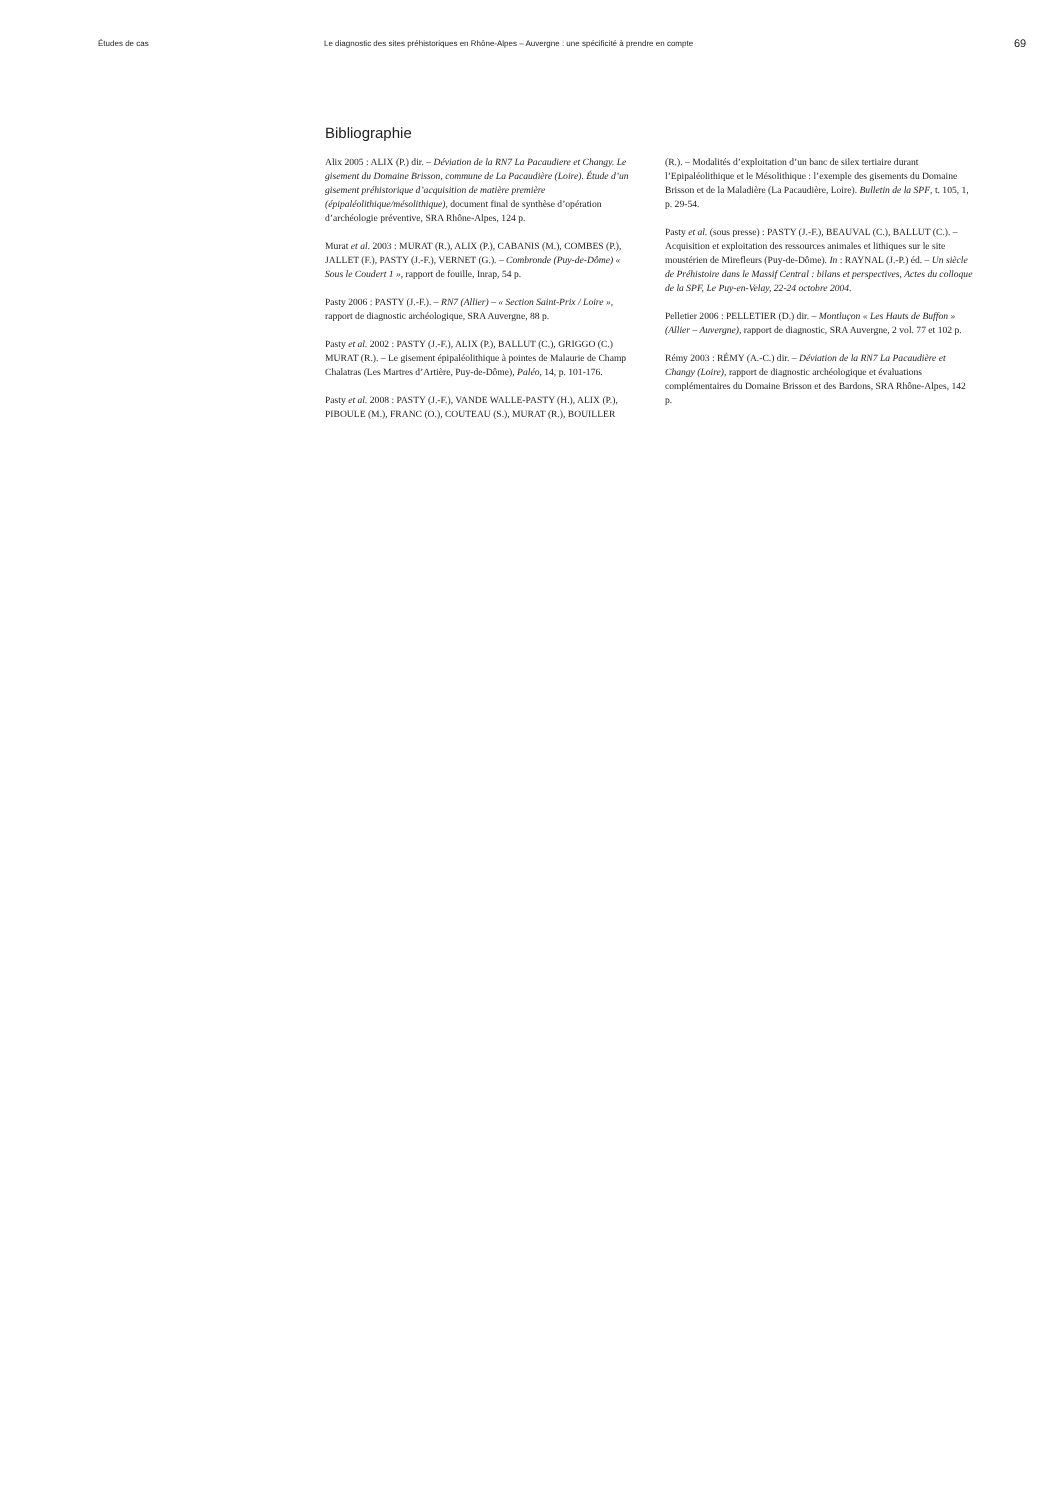Études de cas Le diagnostic des sites préhistoriques en Rhône-Alpes – Auvergne : une spécificité à prendre en compte
69
Bibliographie
Alix 2005 : ALIX (P.) dir. – Déviation de la RN7 La Pacaudiere et Changy. Le gisement du Domaine Brisson, commune de La Pacaudière (Loire). Étude d’un gisement préhistorique d’acquisition de matière première (épipaléolithique/mésolithique), document final de synthèse d’opération d’archéologie préventive, SRA Rhône-Alpes, 124 p.
Murat et al. 2003 : MURAT (R.), ALIX (P.), CABANIS (M.), COMBES (P.), JALLET (F.), PASTY (J.-F.), VERNET (G.). – Combronde (Puy-de-Dôme) « Sous le Coudert 1 », rapport de fouille, Inrap, 54 p.
Pasty 2006 : PASTY (J.-F.). – RN7 (Allier) – « Section Saint-Prix / Loire », rapport de diagnostic archéologique, SRA Auvergne, 88 p.
Pasty et al. 2002 : PASTY (J.-F.), ALIX (P.), BALLUT (C.), GRIGGO (C.) MURAT (R.). – Le gisement épipaléolithique à pointes de Malaurie de Champ Chalatras (Les Martres d’Artière, Puy-de-Dôme), Paléo, 14, p. 101-176.
Pasty et al. 2008 : PASTY (J.-F.), VANDE WALLE-PASTY (H.), ALIX (P.), PIBOULE (M.), FRANC (O.), COUTEAU (S.), MURAT (R.), BOUILLER (R.). – Modalités d’exploitation d’un banc de silex tertiaire durant l’Epipaléolithique et le Mésolithique : l’exemple des gisements du Domaine Brisson et de la Maladière (La Pacaudière, Loire). Bulletin de la SPF, t. 105, 1, p. 29-54.
Pasty et al. (sous presse) : PASTY (J.-F.), BEAUVAL (C.), BALLUT (C.). – Acquisition et exploitation des ressources animales et lithiques sur le site moustérien de Mirefleurs (Puy-de-Dôme). In : RAYNAL (J.-P.) éd. – Un siècle de Préhistoire dans le Massif Central : bilans et perspectives, Actes du colloque de la SPF, Le Puy-en-Velay, 22-24 octobre 2004.
Pelletier 2006 : PELLETIER (D.) dir. – Montluçon « Les Hauts de Buffon » (Allier – Auvergne), rapport de diagnostic, SRA Auvergne, 2 vol. 77 et 102 p.
Rémy 2003 : RÉMY (A.-C.) dir. – Déviation de la RN7 La Pacaudière et Changy (Loire), rapport de diagnostic archéologique et évaluations complémentaires du Domaine Brisson et des Bardons, SRA Rhône-Alpes, 142 p.